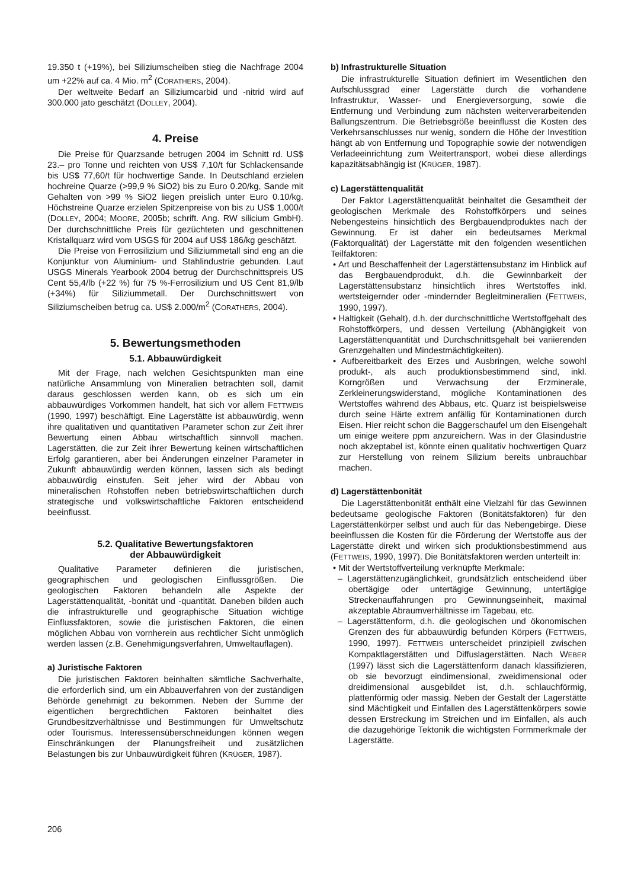19.350 t (+19%), bei Siliziumscheiben stieg die Nachfrage 2004 um +22% auf ca. 4 Mio. m<sup>2</sup> (CORATHERS, 2004).
Der weltweite Bedarf an Siliziumcarbid und -nitrid wird auf 300.000 jato geschätzt (DOLLEY, 2004).
4. Preise
Die Preise für Quarzsande betrugen 2004 im Schnitt rd. US$ 23.– pro Tonne und reichten von US$ 7,10/t für Schlackensande bis US$ 77,60/t für hochwertige Sande. In Deutschland erzielen hochreine Quarze (>99,9 % SiO2) bis zu Euro 0.20/kg, Sande mit Gehalten von >99 % SiO2 liegen preislich unter Euro 0.10/kg. Höchstreine Quarze erzielen Spitzenpreise von bis zu US$ 1,000/t (DOLLEY, 2004; MOORE, 2005b; schrift. Ang. RW silicium GmbH). Der durchschnittliche Preis für gezüchteten und geschnittenen Kristallquarz wird vom USGS für 2004 auf US$ 186/kg geschätzt.
Die Preise von Ferrosilizium und Siliziummetall sind eng an die Konjunktur von Aluminium- und Stahlindustrie gebunden. Laut USGS Minerals Yearbook 2004 betrug der Durchschnittspreis US Cent 55,4/lb (+22 %) für 75 %-Ferrosilizium und US Cent 81,9/lb (+34%) für Siliziummetall. Der Durchschnittswert von Siliziumscheiben betrug ca. US$ 2.000/m<sup>2</sup> (CORATHERS, 2004).
5. Bewertungsmethoden
5.1. Abbauwürdigkeit
Mit der Frage, nach welchen Gesichtspunkten man eine natürliche Ansammlung von Mineralien betrachten soll, damit daraus geschlossen werden kann, ob es sich um ein abbauwürdiges Vorkommen handelt, hat sich vor allem FETTWEIS (1990, 1997) beschäftigt. Eine Lagerstätte ist abbauwürdig, wenn ihre qualitativen und quantitativen Parameter schon zur Zeit ihrer Bewertung einen Abbau wirtschaftlich sinnvoll machen. Lagerstätten, die zur Zeit ihrer Bewertung keinen wirtschaftlichen Erfolg garantieren, aber bei Änderungen einzelner Parameter in Zukunft abbauwürdig werden können, lassen sich als bedingt abbauwürdig einstufen. Seit jeher wird der Abbau von mineralischen Rohstoffen neben betriebswirtschaftlichen durch strategische und volkswirtschaftliche Faktoren entscheidend beeinflusst.
5.2. Qualitative Bewertungsfaktoren
der Abbauwürdigkeit
Qualitative Parameter definieren die juristischen, geographischen und geologischen Einflussgrößen. Die geologischen Faktoren behandeln alle Aspekte der Lagerstättenqualität, -bonität und -quantität. Daneben bilden auch die infrastrukturelle und geographische Situation wichtige Einflussfaktoren, sowie die juristischen Faktoren, die einen möglichen Abbau von vornherein aus rechtlicher Sicht unmöglich werden lassen (z.B. Genehmigungsverfahren, Umweltauflagen).
a) Juristische Faktoren
Die juristischen Faktoren beinhalten sämtliche Sachverhalte, die erforderlich sind, um ein Abbauverfahren von der zuständigen Behörde genehmigt zu bekommen. Neben der Summe der eigentlichen bergrechtlichen Faktoren beinhaltet dies Grundbesitzverhältnisse und Bestimmungen für Umweltschutz oder Tourismus. Interessensüberschneidungen können wegen Einschränkungen der Planungsfreiheit und zusätzlichen Belastungen bis zur Unbauwürdigkeit führen (KRÜGER, 1987).
b) Infrastrukturelle Situation
Die infrastrukturelle Situation definiert im Wesentlichen den Aufschlussgrad einer Lagerstätte durch die vorhandene Infrastruktur, Wasser- und Energieversorgung, sowie die Entfernung und Verbindung zum nächsten weiterverarbeitenden Ballungszentrum. Die Betriebsgröße beeinflusst die Kosten des Verkehrsanschlusses nur wenig, sondern die Höhe der Investition hängt ab von Entfernung und Topographie sowie der notwendigen Verladeeinrichtung zum Weitertransport, wobei diese allerdings kapazitätsabhängig ist (KRÜGER, 1987).
c) Lagerstättenqualität
Der Faktor Lagerstättenqualität beinhaltet die Gesamtheit der geologischen Merkmale des Rohstoffkörpers und seines Nebengesteins hinsichtlich des Bergbauendproduktes nach der Gewinnung. Er ist daher ein bedeutsames Merkmal (Faktorqualität) der Lagerstätte mit den folgenden wesentlichen Teilfaktoren:
• Art und Beschaffenheit der Lagerstättensubstanz im Hinblick auf das Bergbauendprodukt, d.h. die Gewinnbarkeit der Lagerstättensubstanz hinsichtlich ihres Wertstoffes inkl. wertsteigernder oder -mindernder Begleitmineralien (FETTWEIS, 1990, 1997).
• Haltigkeit (Gehalt), d.h. der durchschnittliche Wertstoffgehalt des Rohstoffkörpers, und dessen Verteilung (Abhängigkeit von Lagerstättenquantität und Durchschnittsgehalt bei variierenden Grenzgehalten und Mindestmächtigkeiten).
• Aufbereitbarkeit des Erzes und Ausbringen, welche sowohl produkt-, als auch produktionsbestimmend sind, inkl. Korngrößen und Verwachsung der Erzminerale, Zerkleinerungswiderstand, mögliche Kontaminationen des Wertstoffes während des Abbaus, etc. Quarz ist beispielsweise durch seine Härte extrem anfällig für Kontaminationen durch Eisen. Hier reicht schon die Baggerschaufel um den Eisengehalt um einige weitere ppm anzureichern. Was in der Glasindustrie noch akzeptabel ist, könnte einen qualitativ hochwertigen Quarz zur Herstellung von reinem Silizium bereits unbrauchbar machen.
d) Lagerstättenbonität
Die Lagerstättenbonität enthält eine Vielzahl für das Gewinnen bedeutsame geologische Faktoren (Bonitätsfaktoren) für den Lagerstättenkörper selbst und auch für das Nebengebirge. Diese beeinflussen die Kosten für die Förderung der Wertstoffe aus der Lagerstätte direkt und wirken sich produktionsbestimmend aus (FETTWEIS, 1990, 1997). Die Bonitätsfaktoren werden unterteilt in:
• Mit der Wertstoffverteilung verknüpfte Merkmale:
– Lagerstättenzugänglichkeit, grundsätzlich entscheidend über obertägige oder untertägige Gewinnung, untertägige Streckenauffahrungen pro Gewinnungseinheit, maximal akzeptable Abraumverhältnisse im Tagebau, etc.
– Lagerstättenform, d.h. die geologischen und ökonomischen Grenzen des für abbauwürdig befunden Körpers (FETTWEIS, 1990, 1997). FETTWEIS unterscheidet prinzipiell zwischen Kompaktlagerstätten und Diffuslagerstätten. Nach WEBER (1997) lässt sich die Lagerstättenform danach klassifizieren, ob sie bevorzugt eindimensional, zweidimensional oder dreidimensional ausgebildet ist, d.h. schlauchförmig, plattenförmig oder massig. Neben der Gestalt der Lagerstätte sind Mächtigkeit und Einfallen des Lagerstättenkörpers sowie dessen Erstreckung im Streichen und im Einfallen, als auch die dazugehörige Tektonik die wichtigsten Formmerkmale der Lagerstätte.
206